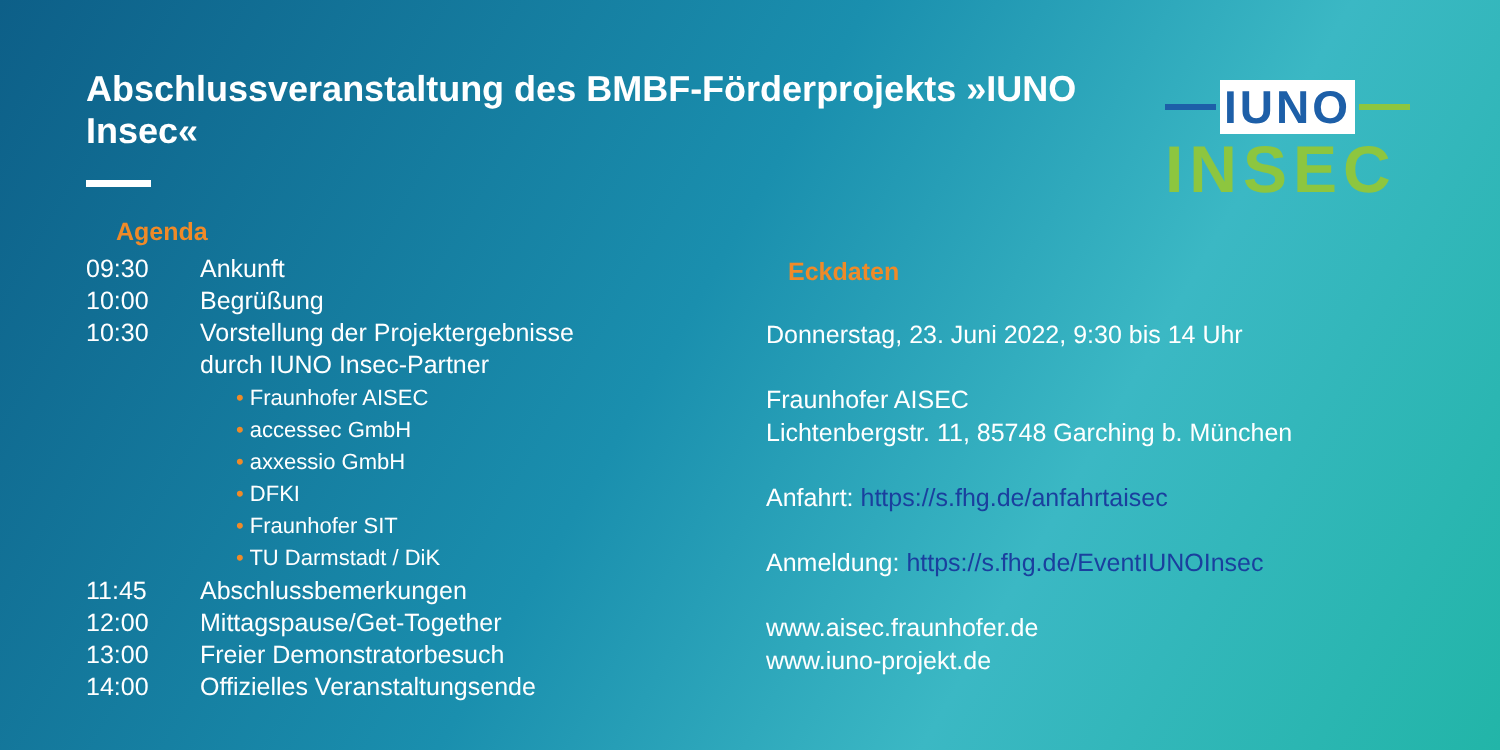Abschlussveranstaltung des BMBF-Förderprojekts »IUNO Insec«
IUNO
INSEC
Agenda
09:30 Ankunft
10:00 Begrüßung
10:30 Vorstellung der Projektergebnisse
durch IUNO Insec-Partner
• Fraunhofer AISEC
• accessec GmbH
• axxessio GmbH
• DFKI
• Fraunhofer SIT
• TU Darmstadt / DiK
11:45 Abschlussbemerkungen
12:00 Mittagspause/Get-Together
13:00 Freier Demonstratorbesuch
14:00 Offizielles Veranstaltungsende
Eckdaten
Donnerstag, 23. Juni 2022, 9:30 bis 14 Uhr
Fraunhofer AISEC
Lichtenbergstr. 11, 85748 Garching b. München
Anfahrt: https://s.fhg.de/anfahrtaisec
Anmeldung: https://s.fhg.de/EventIUNOInsec
www.aisec.fraunhofer.de
www.iuno-projekt.de